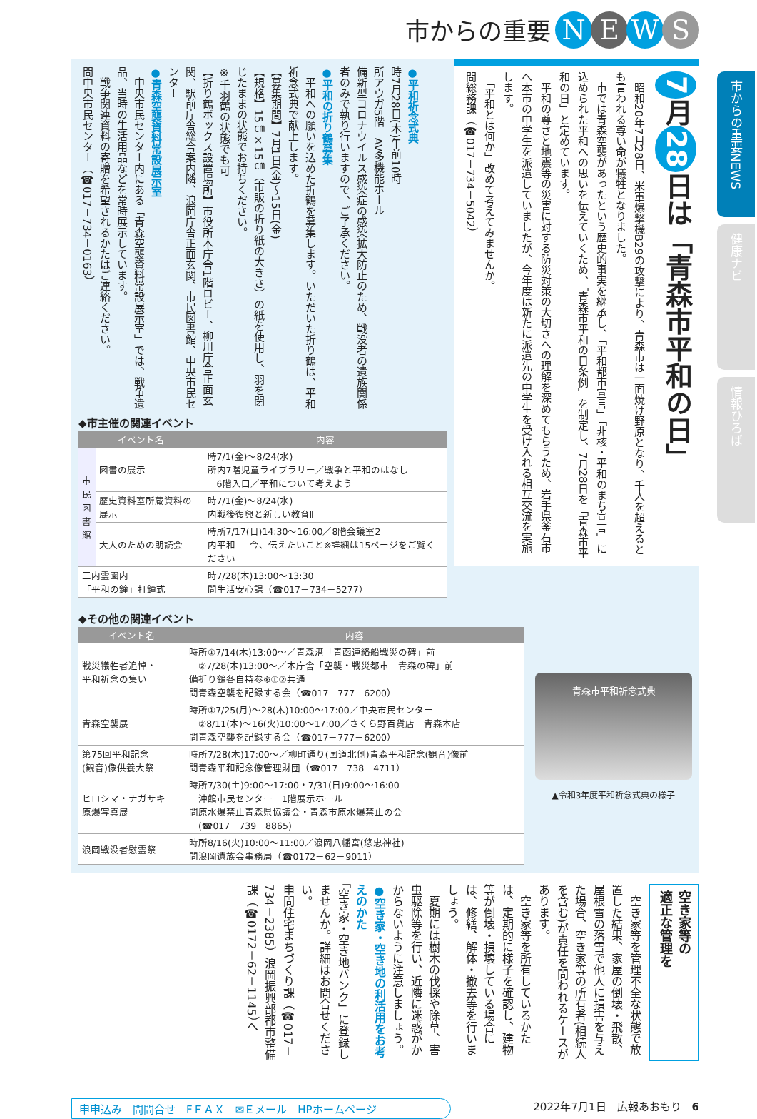市からの重要 NEWS
7 月 28 日は「青森市平和の日」
　昭和20年7月28日、米軍爆撃機B29の攻撃により、青森市は一面焼け野原となり、千人を超えるとも言われる尊い命が犠牲となりました。
　市では青森空襲があったという歴史的事実を継承し、「平和都市宣言」「非核・平和のまち宣言」に込められた平和への思いを伝えていくため、「青森市平和の日条例」を制定し、7月28日を「青森市平和の日」と定めています。
　平和の尊さと地震等の災害に対する防災対策の大切さへの理解を深めてもらうため、岩手県釜石市へ本市の中学生を派遣していましたが、今年度は新たに派遣先の中学生を受け入れる相互交流を実施します。
　「平和とは何か」改めて考えてみませんか。
問総務課（☎017－734－5042）
●平和祈念式典
時7月28日(木)午前10時
所アウガ5階　AV多機能ホール
備新型コロナウイルス感染症の感染拡大防止のため、戦没者の遺族関係者のみで執り行いますので、ご了承ください。
●平和の折り鶴募集
　平和への願いを込めた折鶴を募集します。いただいた折り鶴は、平和祈念式典で献上します。
【募集期間】7月1日(金)～15日(金)
【規格】15㎝×15㎝（市販の折り紙の大きさ）の紙を使用し、羽を閉じたままの状態でお持ちください。
※千羽鶴の状態でも可
【折り鶴ボックス設置場所】市役所本庁舎1階ロビー、柳川庁舎正面玄関、駅前庁舎総合案内隣、浪岡庁舎正面玄関、市民図書館、中央市民センター
●青森空襲資料常設展示室
　中央市民センター内にある「青森空襲資料常設展示室」では、戦争遺品、当時の生活用品などを常時展示しています。
　戦争関連資料の寄贈を希望されるかたはご連絡ください。
問中央市民センター（☎017－734－0163）
◆市主催の関連イベント
| イベント名 | | 内容 |
| --- | --- | --- |
| 市民図書館 | 図書の展示 | 時7/1(金)～8/24(水) 所内7階児童ライブラリー／戦争と平和のはなし 6階入口／平和について考えよう |
| | 歴史資料室所蔵資料の展示 | 時7/1(金)～8/24(水) 内戦後復興と新しい教育Ⅱ |
| | 大人のための朗読会 | 時所7/17(日)14:30～16:00／8階会議室2 内平和 ― 今、伝えたいこと※詳細は15ページをご覧ください |
| 三内霊園内 「平和の鐘」打鐘式 | | 時7/28(木)13:00～13:30 問生活安心課（☎017－734－5277） |
◆その他の関連イベント
| イベント名 | 内容 |
| --- | --- |
| 戦災犠牲者追悼・ 平和祈念の集い | 時所①7/14(木)13:00～／青森港「青函連絡船戦災の碑」前 ②7/28(木)13:00～／本庁舎「空襲・戦災都市 青森の碑」前 備折り鶴各自持参※①②共通 問青森空襲を記録する会（☎017－777－6200） |
| 青森空襲展 | 時所①7/25(月)～28(木)10:00～17:00／中央市民センター ②8/11(木)～16(火)10:00～17:00／さくら野百貨店 青森本店 問青森空襲を記録する会（☎017－777－6200） |
| 第75回平和記念 (観音)像供養大祭 | 時所7/28(木)17:00～／柳町通り(国道北側)青森平和記念(観音)像前 問青森平和記念像管理財団（☎017－738－4711） |
| ヒロシマ・ナガサキ 原爆写真展 | 時所7/30(土)9:00～17:00・7/31(日)9:00～16:00 沖館市民センター 1階展示ホール 問原水爆禁止青森県協議会・青森市原水爆禁止の会 (☎017－739－8865) |
| 浪岡戦没者慰霊祭 | 時所8/16(火)10:00～11:00／浪岡八幡宮(悠忠神社) 問浪岡遺族会事務局（☎0172－62－9011） |
青森市平和祈念式典
▲令和3年度平和祈念式典の様子
空き家等の
適正な管理を
　空き家等を管理不全な状態で放置した結果、家屋の倒壊・飛散、屋根雪の落雪で他人に損害を与えた場合、空き家等の所有者(相続人を含む)が責任を問われるケースがあります。
　空き家等を所有しているかたは、定期的に様子を確認し、建物等が倒壊・損壊している場合には、修繕、解体・撤去等を行いましょう。
　夏期には樹木の伐採や除草、害虫駆除等を行い、近隣に迷惑がかからないように注意しましょう。
●空き家・空き地の利活用をお考えのかた
「空き家・空き地バンク」に登録しませんか。詳細はお問合せください。
申問住宅まちづくり課（☎017－734－2385）浪岡振興部都市整備課（☎0172－62－1145）へ
申申込み　問問合せ　FＦＡＸ　✉Ｅメール　HPホームページ 2022年7月1日　広報あおもり　6
市からの重要NEWS
健康ナビ
情報ひろば